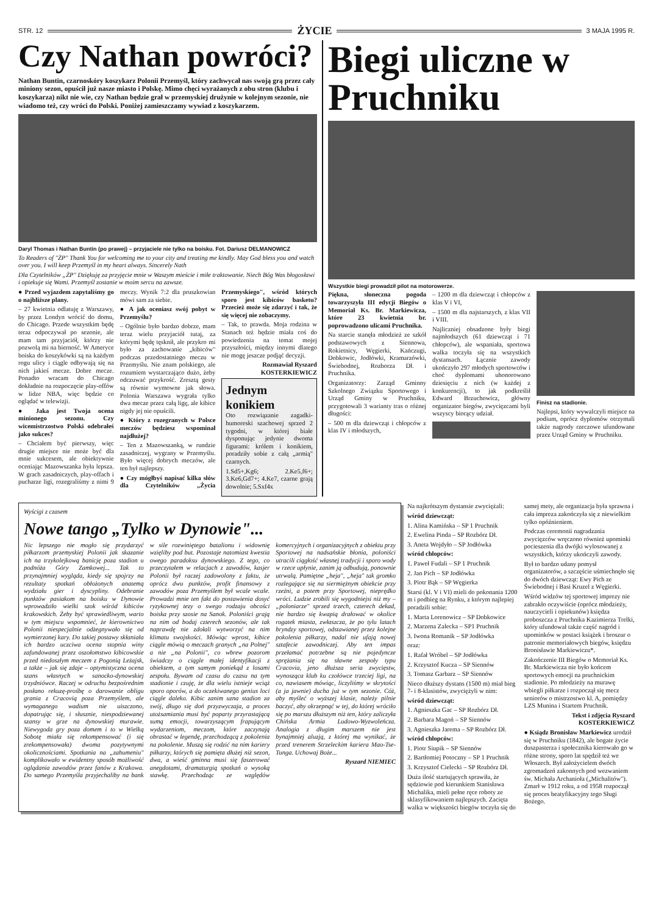STR. 12
ŻYCIE
3 MAJA 1995 R.
Czy Nathan powróci?
Nathan Buntin, czarnoskóry koszykarz Polonii Przemyśl, który zachwycał nas swoją grą przez cały miniony sezon, opuścił już nasze miasto i Polskę. Mimo chęci wyrażanych z obu stron (klubu i koszykarza) nikt nie wie, czy Nathan będzie grał w przemyskiej drużynie w kolejnym sezonie, nie wiadomo też, czy wróci do Polski. Poniżej zamieszczamy wywiad z koszykarzem.
Daryl Thomas i Nathan Buntin (po prawej) – przyjaciele nie tylko na boisku. Fot. Dariusz DELMANOWICZ
To Readers of "ŻP" Thank You for welcoming me to your city and treating me kindly. May God bless you and watch over you. I will keep Przemyśl in my heart always. Sincerely Nath
Dla Czytelników „ŻP" Dziękuję za przyjęcie mnie w Waszym mieście i miłe traktowanie. Niech Bóg Was błogosławi i opiekuje się Wami. Przemyśl zostanie w moim sercu na zawsze.
● Przed wyjazdem zapytaliśmy go o najbliższe plany.
– 27 kwietnia odlatuję z Warszawy, by przez Londyn wrócić do domu, do Chicago. Przede wszystkim będę teraz odpoczywał po sezonie, ale mam tam przyjaciół, którzy nie pozwolą mi na bierność. W Ameryce boiska do koszykówki są na każdym rogu ulicy i ciągle odbywają się na nich jakieś mecze. Dobre mecze. Ponadto wracam do Chicago dokładnie na rozpoczęcie play-offów w lidze NBA, więc będzie co oglądać w telewizji.
● Jaka jest Twoja ocena minionego sezonu. Czy wicemistrzostwo Polski odebrałeś jako sukces?
– Chciałem być pierwszy, więc drugie miejsce nie może być dla mnie sukcesem, ale obiektywnie oceniając Mazowszanka była lepsza. W grach zasadniczych, play-offach i pucharze ligi, rozegraliśmy z nimi 9 meczy. Wynik 7:2 dla pruszkowian mówi sam za siebie.
● A jak oceniasz swój pobyt w Przemyślu?
– Ogólnie było bardzo dobrze, mam teraz wielu przyjaciół tutaj, za którymi będę tęsknił, ale przykro mi było za zachowanie „kibiców" podczas przedostatniego meczu w Przemyślu. Nie znam polskiego, ale rozumiem wystarczająco dużo, żeby odczuwać przykrość. Zresztą gesty są równie wymowne jak słowa. Polonia Warszawa wygrała tylko dwa mecze przez całą ligę, ale kibice nigdy jej nie opuścili.
● Który z rozegranych w Polsce meczów będziesz wspominał najdłużej?
– Ten z Mazowszanką, w rundzie zasadniczej, wygrany w Przemyślu. Było więcej dobrych meczów, ale ten był najlepszy.
● Czy mógłbyś napisać kilka słów dla Czytelników „Życia Przemyskiego", wśród których sporo jest kibiców basketu? Przecież może się zdarzyć i tak, że się więcej nie zobaczymy.
– Tak, to prawda. Moja rodzina w Stanach też będzie miała coś do powiedzenia na temat mojej przyszłości, między innymi dlatego nie mogę jeszcze podjąć decyzji.
Rozmawiał Ryszard KOSTERKIEWICZ
Jednym konikiem
Oto rozwiązanie zagadki-humoreski szachowej sprzed 2 tygodni, w której białe dysponując jedynie dwoma figurami: królem i konikiem, poradziły sobie z całą „armią" czarnych.
1.Sd5+,Kg6; 2.Ke5,f6+; 3.Ke6,Gd7+; 4.Ke7, czarne grają dowolnie; 5.Sxf4x
Biegi uliczne w Pruchniku
Wszystkie biegi prowadził pilot na motorowerze.
Piękna, słoneczna pogoda towarzyszyła III edycji Biegów o Memoriał Ks. Br. Markiewicza, które 23 kwietnia br. poprowadzono ulicami Pruchnika.
Na starcie stanęła młodzież ze szkół podstawowych z Siennowa, Rokietnicy, Węgierki, Kańczugi, Dobkowic, Jodłówki, Kramarzówki, Świebodnej, Rozborza Dł. i Pruchnika.
Organizatorzy: Zarząd Gminny Szkolnego Związku Sportowego i Urząd Gminy w Pruchniku, przygotowali 3 warianty tras o różnej długości:
– 500 m dla dziewcząt i chłopców z klas IV i młodszych,
– 1200 m dla dziewcząt i chłopców z klas V i VI,
– 1500 m dla najstarszych, z klas VII i VIII.
Najliczniej obsadzone były biegi najmłodszych (61 dziewcząt i 71 chłopców), ale wspaniała, sportowa walka toczyła się na wszystkich dystansach. Łącznie zawody ukończyło 297 młodych sportowców i choć dyplomami uhonorowano dziesięciu z nich (w każdej z konkurencji), to jak podkreślił Edward Brzuchowicz, główny organizator biegów, zwycięzcami byli wszyscy biorący udział.
Finisz na stadionie.
Najlepsi, który wywalczyli miejsce na podium, oprócz dyplomów otrzymali także nagrody rzeczowe ufundowane przez Urząd Gminy w Pruchniku.
Wyścigi z czasem
Nowe tango „Tylko w Dynowie"...
Nic lepszego nie mogło się przydarzyć piłkarzom przemyskiej Polonii jak skazanie ich na trzykolejkową banicję poza stadion u podnóża Góry Zamkowej... Tak to przynajmniej wygląda, kiedy się spojrzy na rezultaty spotkań obłożonych anatemą wydziału gier i dyscypliny. Odebranie punktów pasiakom na boisku w Dynowie wprowadziło wielki szok wśród kibiców krakowskich. Żeby być sprawiedliwym, warto w tym miejscu wspomnieć, że kierownictwo Polonii niespecjalnie odżegnywało się od wymierzonej kary. Do takiej postawy skłaniała ich bardzo uczciwa ocena stopnia winy zafundowanej przez oszołomstwo kibicowskie przed niedoszłym meczem z Pogonią Leżajsk, a także – jak się zdaje – optymistyczna ocena szans własnych w sanocko-dynowskiej trzydniówce. Raczej w odruchu bezpośrednim posłano rekuzę-prośbę o darowanie obligu grania z Cracovią poza Przemyślem, ale wymaganego wadium nie uiszczono, dopatrując się, i słusznie, niespodziewanej szansy w grze na dynowskiej murawie. Niewygoda gry poza domem i to w Wielką Sobotę miała się rekompensować (i się zrekompensowała) dwoma pozytywnymi okolicznościami. Spotkania na „zahumeniu" komplikowało w ewidentny sposób możliwość oglądania zawodów przez fanów z Krakowa. Do samego Przemyśla przyjechaliby na bank w sile rozwiniętego batalionu i widownię wzięliby pod but. Pozostaje natomiast kwestia owego paradoksu dynowskiego. Z tego, co przeczytałem w relacjach z zawodów, kasjer Polonii był raczej zadowolony z faktu, że oprócz dwu punktów, profit finansowy z zawodów poza Przemyślem był wcale wcale. Prowadzi mnie ten fakt do postawienia dosyć ryzykownej tezy o swego rodzaju obcości boiska przy szosie na Sanok. Poloniści grają na nim od bodaj czterech sezonów, ale tak naprawdę nie zdołali wytworzyć na nim klimatu swojskości. Mówiąc wprost, kibice ciągle mówią o meczach granych „na Polnej" a nie „na Polonii", co wbrew pozorom świadczy o ciągle małej identyfikacji z obiektem, a tym samym poniekąd z losami zespołu. Bywam od czasu do czasu na tym stadionie i czuję, że dla wielu istnieje wciąż sporo oporów, a do oczekiwanego genius loci ciągle daleko. Kibic zanim uzna stadion za swój, długo się doń przyzwyczaja, a proces utożsamiania musi być poparty przyrastającą sumą emocji, towarzyszącym frapującym wydarzeniom, meczom, które zaczynają obrastać w legendę, przechodzącą z pokolenia na pokolenie. Muszą się rodzić na nim kariery piłkarzy, których się pamięta dłużej niż sezon, dwa, a wieść gminna musi się faszerować anegdotami, dramaturgią spotkań o wysoką stawkę. Przechodząc ze względów komercyjnych i organizacyjnych z obiektu przy Sportowej na nadsańskie błonia, poloniści utracili ciągłość własnej tradycji i sporo wody w rzece upłynie, zanim ją odbudują, ponownie utrwalą. Pamiętne „heja", „heja" tak gromko rozlegające się na siermiężnym obiekcie przy rzeźni, a potem przy Sportowej, nieprędko wróci. Ludzie zrobili się wygodniejsi niż my – „poloniarze" sprzed trzech, czterech dekad, nie bardzo się kwapią drałować w okolice rogatek miasta, zwłaszcza, że po tylu latach bryndzy sportowej, odstawianej przez kolejne pokolenia piłkarzy, nadal nie ufają nowej sztafecie zawodniczej. Aby ten impas przełamać potrzebne są nie pojedyncze sprężania się na sławne zespoły typu Cracovia, jeno dłuższa seria zwycięstw, wynosząca klub ku czołówce trzeciej ligi, na co, nawiasem mówiąc, liczyliśmy w skrytości (a ja jawnie) ducha już w tym sezonie. Cóż, aby myśleć o wyższej klasie, należy pilnie baczyć, aby okrzepnąć w tej, do której wróciło się po marszu dłuższym niż ten, który zaliczyła Chińska Armia Ludowo-Wyzwoleńcza. Analogia z długim marszem nie jest bynajmniej aluzją, z której ma wynikać, że przed trenerem Strzeleckim kariera Mao-Tse-Tunga. Uchowaj Boże...
Ryszard NIEMIEC
Na najkrótszym dystansie zwyciężali:
wśród dziewcząt:
1. Alina Kamińska – SP 1 Pruchnik
2. Ewelina Pinda – SP Rozbórz Dł.
3. Aneta Wojdyło – SP Jodłówka
wśród chłopców:
1. Paweł Fudali – SP 1 Pruchnik
2. Jan Pich – SP Jodłówka
3. Piotr Bąk – SP Węgierka
Starsi (kl. V i VI) mieli do pokonania 1200 m i podbieg na Rynku, z którym najlepiej poradzili sobie:
1. Marta Lorenowicz – SP Dobkowice
2. Marzena Zalecka – SP1 Pruchnik
3. Iwona Romanik – SP Jodłówka
oraz:
1. Rafał Wróbel – SP Jodłówka
2. Krzysztof Kucza – SP Siennów
3. Tomasz Garbarz – SP Siennów
Nieco dłuższy dystans (1500 m) miał bieg 7- i 8-klasistów, zwyciężyli w nim:
wśród dziewcząt:
1. Agnieszka Gac – SP Rozbórz Dł.
2. Barbara Magoń – SP Siennów
3. Agnieszka Jarema – SP Rozbórz Dł.
wśród chłopców:
1. Piotr Siupik – SP Siennów
2. Bartłomiej Potoczny – SP 1 Pruchnik
3. Krzysztof Cielecki – SP Rozbórz Dł.
Duża ilość startujących sprawiła, że sędziowie pod kierunkiem Stanisława Michalika, mieli pełne ręce roboty ze sklasyfikowaniem najlepszych. Zacięta walka w większości biegów toczyła się do samej mety, ale organizacja była sprawna i cała impreza zakończyła się z niewielkim tylko opóźnieniem.
Podczas ceremonii nagradzania zwycięzców wręczono również upominki pocieszenia dla dwójki wylosowanej z wszystkich, którzy ukończyli zawody.
Był to bardzo udany pomysł organizatorów, a szczęście uśmiechnęło się do dwóch dziewcząt: Ewy Pich ze Świebodnej i Basi Kruzel z Węgierki.
Wśród widzów tej sportowej imprezy nie zabrakło oczywiście (oprócz młodzieży, nauczycieli i opiekunów) księdza proboszcza z Pruchnika Kazimierza Trelki, który ufundował także część nagród i upominków w postaci książek i broszur o patronie memoriałowych biegów, księdzu Bronisławie Markiewiczu*.
Zakończenie III Biegów o Memoriał Ks. Br. Markiewicza nie było końcem sportowych emocji na pruchnickim stadionie. Po młodzieży na murawę wbiegli piłkarze i rozpoczął się mecz seniorów o mistrzostwo kl. A, pomiędzy LZS Munina i Startem Pruchnik.
Tekst i zdjęcia Ryszard KOSTERKIEWICZ
● Ksiądz Bronisław Markiewicz urodził się w Pruchniku (1842), ale bogate życie duszpasterza i społecznika kierowało go w różne strony, sporo lat spędził też we Włoszech. Był założycielem dwóch zgromadzeń zakonnych pod wezwaniem św. Michała Archanioła („Michalitów"). Zmarł w 1912 roku, a od 1958 rozpoczął się proces beatyfikacyjny tego Sługi Bożego.